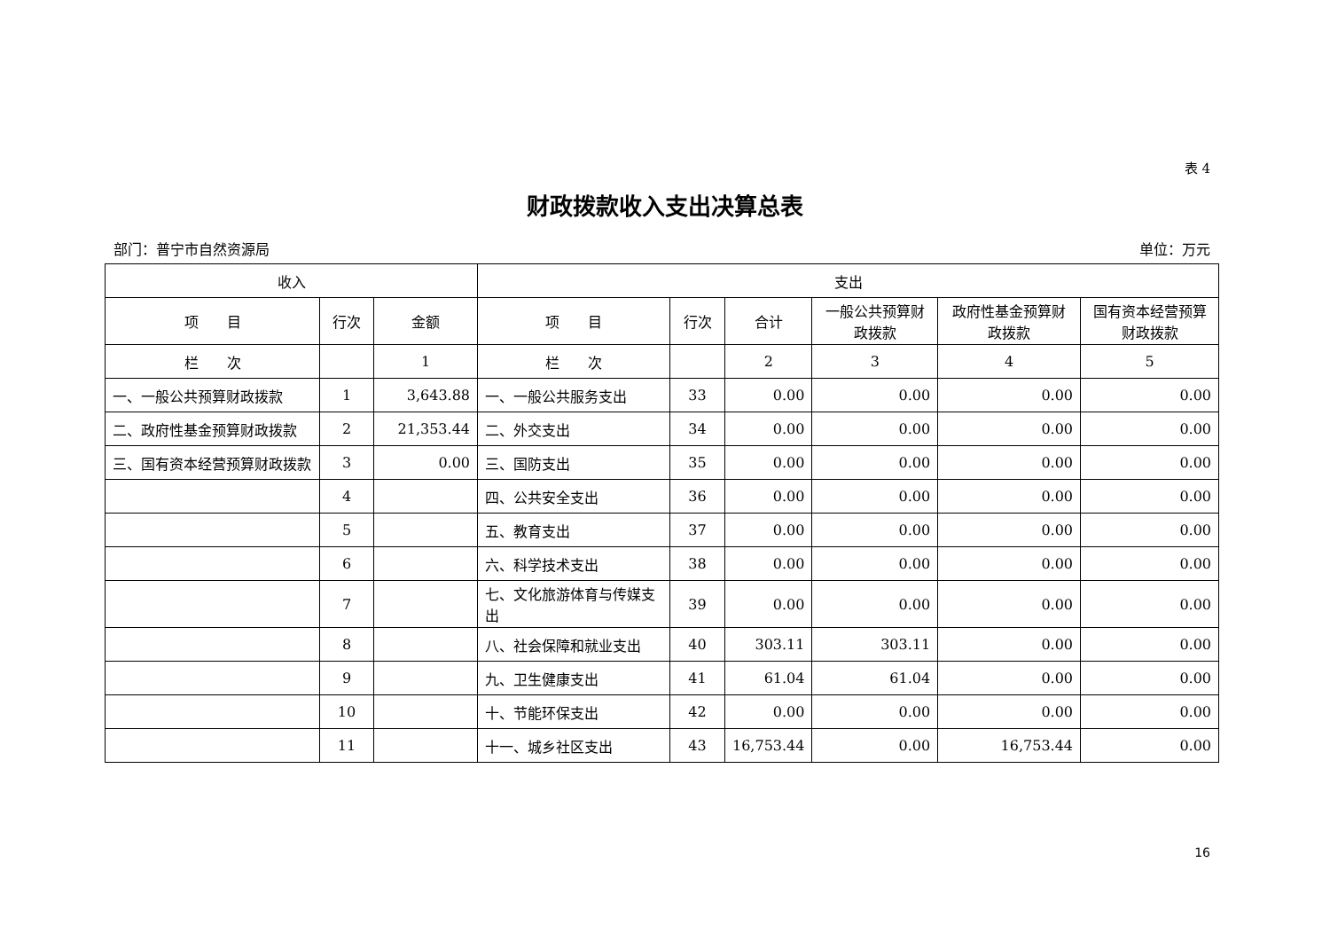表 4
财政拨款收入支出决算总表
部门：普宁市自然资源局 单位：万元
| 收入 | | | 支出 | | | | | |
| --- | --- | --- | --- | --- | --- | --- | --- | --- |
| 项 目 | 行次 | 金额 | 项 目 | 行次 | 合计 | 一般公共预算财政拨款 | 政府性基金预算财政拨款 | 国有资本经营预算财政拨款 |
| 栏 次 | | 1 | 栏 次 | | 2 | 3 | 4 | 5 |
| 一、一般公共预算财政拨款 | 1 | 3,643.88 | 一、一般公共服务支出 | 33 | 0.00 | 0.00 | 0.00 | 0.00 |
| 二、政府性基金预算财政拨款 | 2 | 21,353.44 | 二、外交支出 | 34 | 0.00 | 0.00 | 0.00 | 0.00 |
| 三、国有资本经营预算财政拨款 | 3 | 0.00 | 三、国防支出 | 35 | 0.00 | 0.00 | 0.00 | 0.00 |
| | 4 | | 四、公共安全支出 | 36 | 0.00 | 0.00 | 0.00 | 0.00 |
| | 5 | | 五、教育支出 | 37 | 0.00 | 0.00 | 0.00 | 0.00 |
| | 6 | | 六、科学技术支出 | 38 | 0.00 | 0.00 | 0.00 | 0.00 |
| | 7 | | 七、文化旅游体育与传媒支出 | 39 | 0.00 | 0.00 | 0.00 | 0.00 |
| | 8 | | 八、社会保障和就业支出 | 40 | 303.11 | 303.11 | 0.00 | 0.00 |
| | 9 | | 九、卫生健康支出 | 41 | 61.04 | 61.04 | 0.00 | 0.00 |
| | 10 | | 十、节能环保支出 | 42 | 0.00 | 0.00 | 0.00 | 0.00 |
| | 11 | | 十一、城乡社区支出 | 43 | 16,753.44 | 0.00 | 16,753.44 | 0.00 |
16